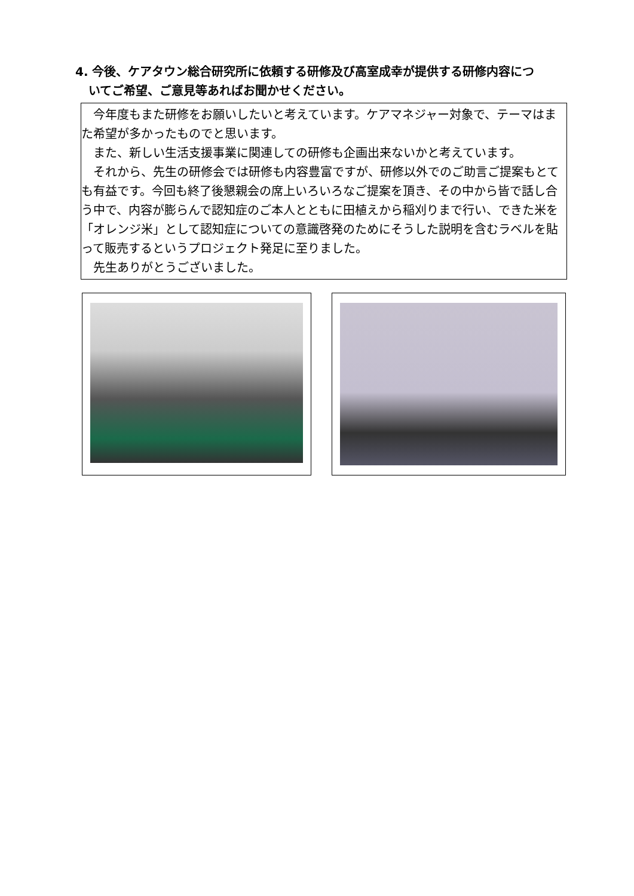4. 今後、ケアタウン総合研究所に依頼する研修及び高室成幸が提供する研修内容につ
いてご希望、ご意見等あればお聞かせください。
　今年度もまた研修をお願いしたいと考えています。ケアマネジャー対象で、テーマはまた希望が多かったものでと思います。
　また、新しい生活支援事業に関連しての研修も企画出来ないかと考えています。
　それから、先生の研修会では研修も内容豊富ですが、研修以外でのご助言ご提案もとても有益です。今回も終了後懇親会の席上いろいろなご提案を頂き、その中から皆で話し合う中で、内容が膨らんで認知症のご本人とともに田植えから稲刈りまで行い、できた米を「オレンジ米」として認知症についての意識啓発のためにそうした説明を含むラベルを貼って販売するというプロジェクト発足に至りました。
　先生ありがとうございました。